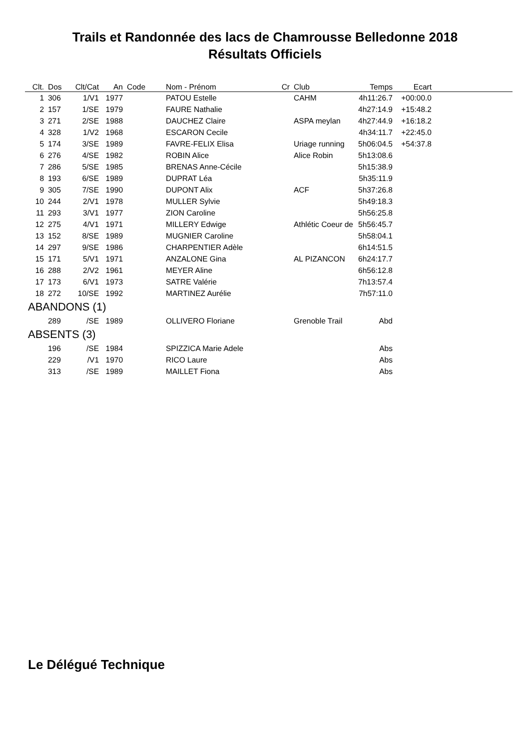Trails et Randonnée des lacs de Chamrousse Belledonne 2018
Résultats Officiels
| Clt. | Dos | Clt/Cat | An | Code | Nom - Prénom | Cr | Club | Temps | Ecart | |
| --- | --- | --- | --- | --- | --- | --- | --- | --- | --- | --- |
| 1 | 306 | 1/V1 | 1977 | | PATOU Estelle | | CAHM | 4h11:26.7 | +00:00.0 | |
| 2 | 157 | 1/SE | 1979 | | FAURE Nathalie | | | 4h27:14.9 | +15:48.2 | |
| 3 | 271 | 2/SE | 1988 | | DAUCHEZ Claire | | ASPA meylan | 4h27:44.9 | +16:18.2 | |
| 4 | 328 | 1/V2 | 1968 | | ESCARON Cecile | | | 4h34:11.7 | +22:45.0 | |
| 5 | 174 | 3/SE | 1989 | | FAVRE-FELIX Elisa | | Uriage running | 5h06:04.5 | +54:37.8 | |
| 6 | 276 | 4/SE | 1982 | | ROBIN Alice | | Alice Robin | 5h13:08.6 | | |
| 7 | 286 | 5/SE | 1985 | | BRENAS Anne-Cécile | | | 5h15:38.9 | | |
| 8 | 193 | 6/SE | 1989 | | DUPRAT Léa | | | 5h35:11.9 | | |
| 9 | 305 | 7/SE | 1990 | | DUPONT Alix | | ACF | 5h37:26.8 | | |
| 10 | 244 | 2/V1 | 1978 | | MULLER Sylvie | | | 5h49:18.3 | | |
| 11 | 293 | 3/V1 | 1977 | | ZION Caroline | | | 5h56:25.8 | | |
| 12 | 275 | 4/V1 | 1971 | | MILLERY Edwige | | Athlétic Coeur de | 5h56:45.7 | | |
| 13 | 152 | 8/SE | 1989 | | MUGNIER Caroline | | | 5h58:04.1 | | |
| 14 | 297 | 9/SE | 1986 | | CHARPENTIER Adèle | | | 6h14:51.5 | | |
| 15 | 171 | 5/V1 | 1971 | | ANZALONE Gina | | AL PIZANCON | 6h24:17.7 | | |
| 16 | 288 | 2/V2 | 1961 | | MEYER Aline | | | 6h56:12.8 | | |
| 17 | 173 | 6/V1 | 1973 | | SATRE Valérie | | | 7h13:57.4 | | |
| 18 | 272 | 10/SE | 1992 | | MARTINEZ Aurélie | | | 7h57:11.0 | | |
| ABANDONS (1) | | | | | | | | | | |
| | 289 | /SE | 1989 | | OLLIVERO Floriane | | Grenoble Trail | Abd | | |
| ABSENTS (3) | | | | | | | | | | |
| | 196 | /SE | 1984 | | SPIZZICA Marie Adele | | | Abs | | |
| | 229 | /V1 | 1970 | | RICO Laure | | | Abs | | |
| | 313 | /SE | 1989 | | MAILLET Fiona | | | Abs | | |
Le Délégué Technique